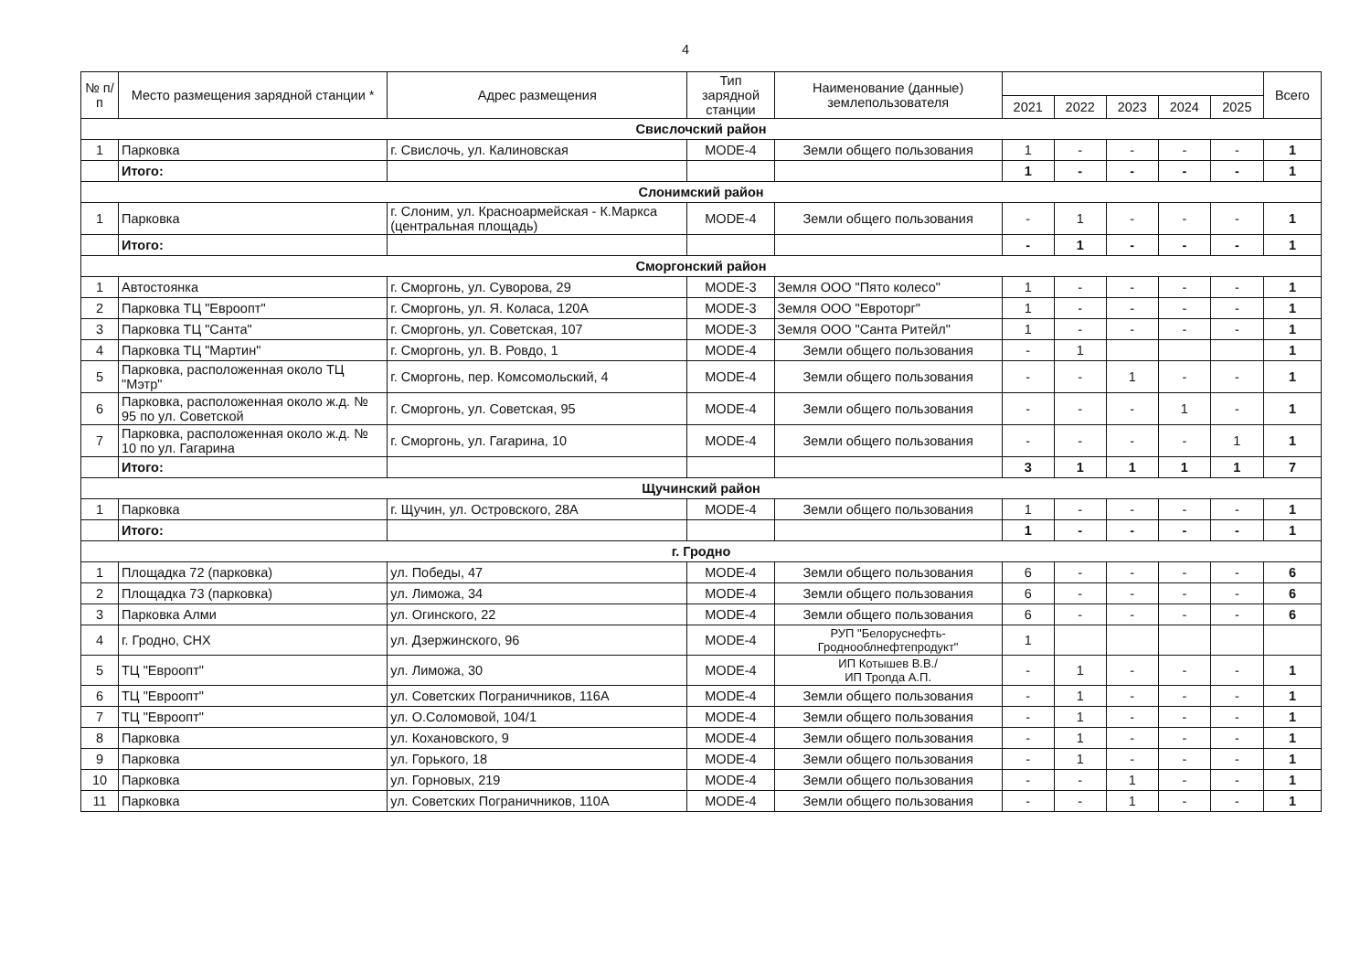4
| № п/п | Место размещения зарядной станции * | Адрес размещения | Тип зарядной станции | Наименование (данные) землепользователя | | | | | | Всего |
| --- | --- | --- | --- | --- | --- | --- | --- | --- | --- | --- |
| | | | | | 2021 | 2022 | 2023 | 2024 | 2025 | |
| Свислочский район | | | | | | | | | | |
| 1 | Парковка | г. Свислочь, ул. Калиновская | MODE-4 | Земли общего пользования | 1 | - | - | - | - | 1 |
| | Итого: | | | | 1 | - | - | - | - | 1 |
| Слонимский район | | | | | | | | | | |
| 1 | Парковка | г. Слоним, ул. Красноармейская - К.Маркса (центральная площадь) | MODE-4 | Земли общего пользования | - | 1 | - | - | - | 1 |
| | Итого: | | | | - | 1 | - | - | - | 1 |
| Сморгонский район | | | | | | | | | | |
| 1 | Автостоянка | г. Сморгонь, ул. Суворова, 29 | MODE-3 | Земля ООО "Пято колесо" | 1 | - | - | - | - | 1 |
| 2 | Парковка ТЦ "Евроопт" | г. Сморгонь, ул. Я. Коласа, 120А | MODE-3 | Земля ООО "Евроторг" | 1 | - | - | - | - | 1 |
| 3 | Парковка ТЦ "Санта" | г. Сморгонь, ул. Советская, 107 | MODE-3 | Земля ООО "Санта Ритейл" | 1 | - | - | - | - | 1 |
| 4 | Парковка ТЦ "Мартин" | г. Сморгонь, ул. В. Ровдо, 1 | MODE-4 | Земли общего пользования | - | 1 | | | | 1 |
| 5 | Парковка, расположенная около ТЦ "Мэтр" | г. Сморгонь, пер. Комсомольский, 4 | MODE-4 | Земли общего пользования | - | - | 1 | - | - | 1 |
| 6 | Парковка, расположенная около ж.д. № 95 по ул. Советской | г. Сморгонь, ул. Советская, 95 | MODE-4 | Земли общего пользования | - | - | - | 1 | - | 1 |
| 7 | Парковка, расположенная около ж.д. № 10 по ул. Гагарина | г. Сморгонь, ул. Гагарина, 10 | MODE-4 | Земли общего пользования | - | - | - | - | 1 | 1 |
| | Итого: | | | | 3 | 1 | 1 | 1 | 1 | 7 |
| Щучинский район | | | | | | | | | | |
| 1 | Парковка | г. Щучин, ул. Островского, 28А | MODE-4 | Земли общего пользования | 1 | - | - | - | - | 1 |
| | Итого: | | | | 1 | - | - | - | - | 1 |
| г. Гродно | | | | | | | | | | |
| 1 | Площадка 72 (парковка) | ул. Победы, 47 | MODE-4 | Земли общего пользования | 6 | - | - | - | - | 6 |
| 2 | Площадка 73 (парковка) | ул. Лиможа, 34 | MODE-4 | Земли общего пользования | 6 | - | - | - | - | 6 |
| 3 | Парковка Алми | ул. Огинского, 22 | MODE-4 | Земли общего пользования | 6 | - | - | - | - | 6 |
| 4 | г. Гродно, СНХ | ул. Дзержинского, 96 | MODE-4 | РУП "Белоруснефть-Гродноoблнефтепродукт" | 1 | | | | | |
| 5 | ТЦ "Евроопт" | ул. Лиможа, 30 | MODE-4 | ИП Котышев В.В./ ИП Трonда А.П. | - | 1 | - | - | - | 1 |
| 6 | ТЦ "Евроопт" | ул. Советских Пограничников, 116А | MODE-4 | Земли общего пользования | - | 1 | - | - | - | 1 |
| 7 | ТЦ "Евроопт" | ул. О.Соломовой, 104/1 | MODE-4 | Земли общего пользования | - | 1 | - | - | - | 1 |
| 8 | Парковка | ул. Кохановского, 9 | MODE-4 | Земли общего пользования | - | 1 | - | - | - | 1 |
| 9 | Парковка | ул. Горького, 18 | MODE-4 | Земли общего пользования | - | 1 | - | - | - | 1 |
| 10 | Парковка | ул. Горновых, 219 | MODE-4 | Земли общего пользования | - | - | 1 | - | - | 1 |
| 11 | Парковка | ул. Советских Пограничников, 110А | MODE-4 | Земли общего пользования | - | - | 1 | - | - | 1 |